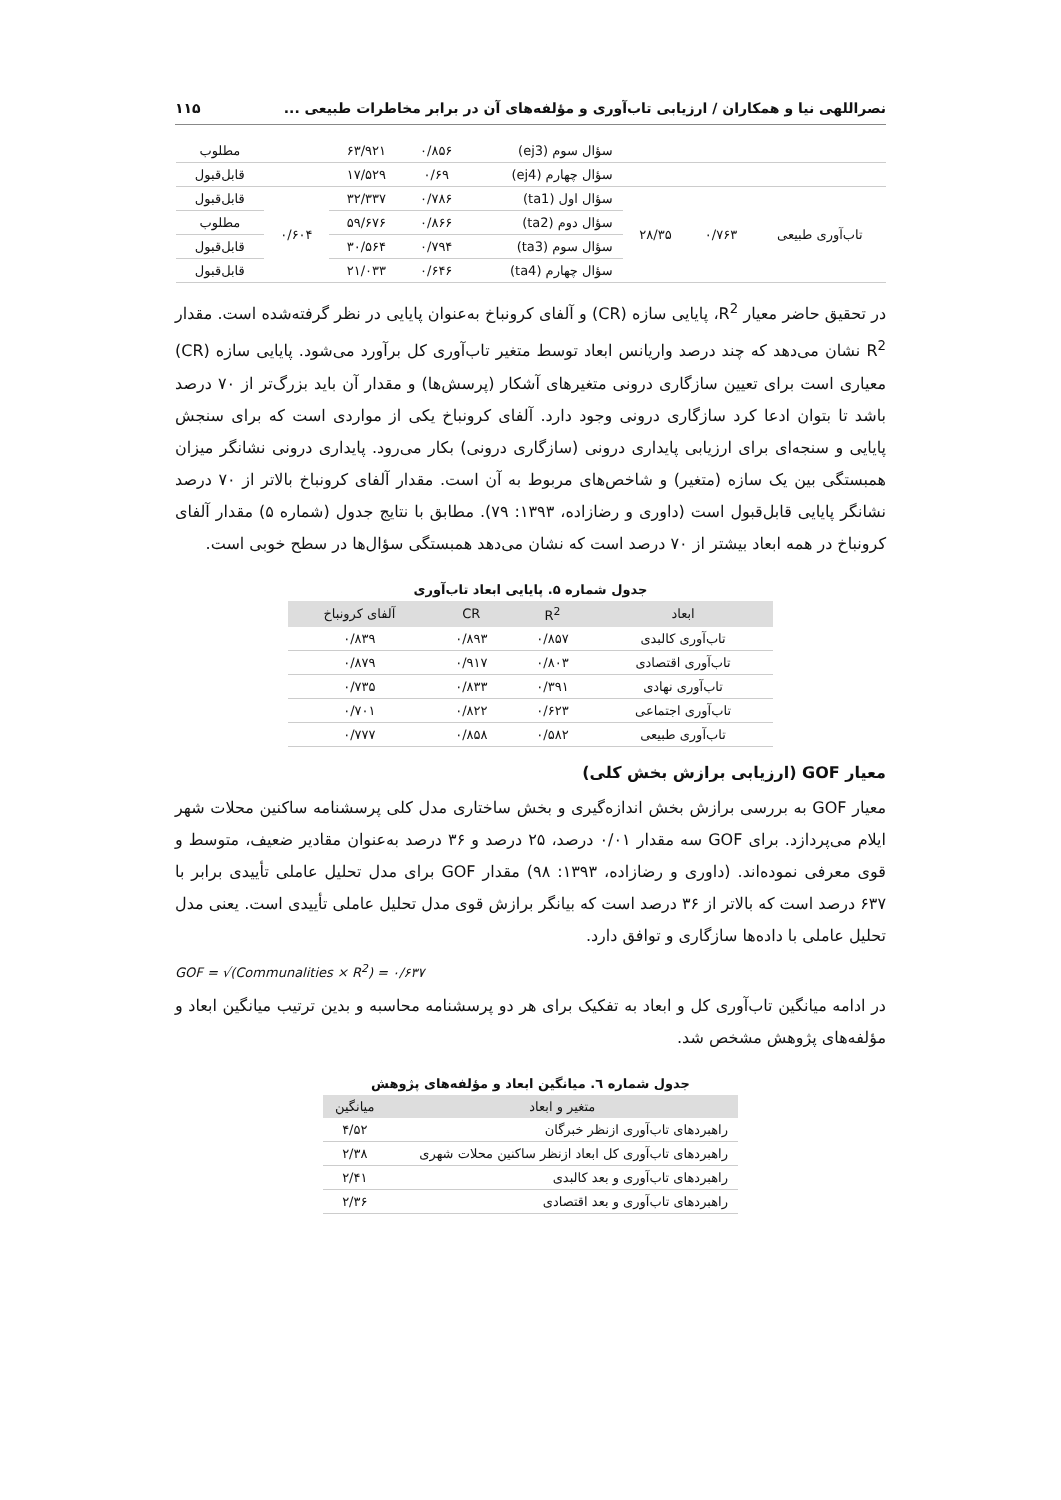نصراللهی نیا و همکاران / ارزیابی تاب‌آوری و مؤلفه‌های آن در برابر مخاطرات طبیعی ... ۱۱۵
| | | | سؤال سوم (ej3) | ۰/۸۵۶ | ۶۳/۹۲۱ | | مطلوب |
| | | | سؤال چهارم (ej4) | ۰/۶۹ | ۱۷/۵۲۹ | | قابل‌قبول |
| تاب‌آوری طبیعی | ۰/۷۶۳ | ۲۸/۳۵ | سؤال اول (ta1) | ۰/۷۸۶ | ۳۲/۳۳۷ | ۰/۶۰۴ | قابل‌قبول |
| | | | سؤال دوم (ta2) | ۰/۸۶۶ | ۵۹/۶۷۶ | | مطلوب |
| | | | سؤال سوم (ta3) | ۰/۷۹۴ | ۳۰/۵۶۴ | | قابل‌قبول |
| | | | سؤال چهارم (ta4) | ۰/۶۴۶ | ۲۱/۰۳۳ | | قابل‌قبول |
در تحقیق حاضر معیار R<sup>2</sup>، پایایی سازه (CR) و آلفای کرونباخ به‌عنوان پایایی در نظر گرفته‌شده است. مقدار R<sup>2</sup> نشان می‌دهد که چند درصد واریانس ابعاد توسط متغیر تاب‌آوری کل برآورد می‌شود. پایایی سازه (CR) معیاری است برای تعیین سازگاری درونی متغیرهای آشکار (پرسش‌ها) و مقدار آن باید بزرگ‌تر از ۷۰ درصد باشد تا بتوان ادعا کرد سازگاری درونی وجود دارد. آلفای کرونباخ یکی از مواردی است که برای سنجش پایایی و سنجه‌ای برای ارزیابی پایداری درونی (سازگاری درونی) بکار می‌رود. پایداری درونی نشانگر میزان همبستگی بین یک سازه (متغیر) و شاخص‌های مربوط به آن است. مقدار آلفای کرونباخ بالاتر از ۷۰ درصد نشانگر پایایی قابل‌قبول است (داوری و رضازاده، ۱۳۹۳: ۷۹). مطابق با نتایج جدول (شماره ۵) مقدار آلفای کرونباخ در همه ابعاد بیشتر از ۷۰ درصد است که نشان می‌دهد همبستگی سؤال‌ها در سطح خوبی است.
جدول شماره ۵. پایایی ابعاد تاب‌آوری
| ابعاد | R<sup>2</sup> | CR | آلفای کرونباخ |
| --- | --- | --- | --- |
| تاب‌آوری کالبدی | ۰/۸۵۷ | ۰/۸۹۳ | ۰/۸۳۹ |
| تاب‌آوری اقتصادی | ۰/۸۰۳ | ۰/۹۱۷ | ۰/۸۷۹ |
| تاب‌آوری نهادی | ۰/۳۹۱ | ۰/۸۳۳ | ۰/۷۳۵ |
| تاب‌آوری اجتماعی | ۰/۶۲۳ | ۰/۸۲۲ | ۰/۷۰۱ |
| تاب‌آوری طبیعی | ۰/۵۸۲ | ۰/۸۵۸ | ۰/۷۷۷ |
معیار GOF (ارزیابی برازش بخش کلی)
معیار GOF به بررسی برازش بخش اندازه‌گیری و بخش ساختاری مدل کلی پرسشنامه ساکنین محلات شهر ایلام می‌پردازد. برای GOF سه مقدار ۰/۰۱ درصد، ۲۵ درصد و ۳۶ درصد به‌عنوان مقادیر ضعیف، متوسط و قوی معرفی نموده‌اند. (داوری و رضازاده، ۱۳۹۳: ۹۸) مقدار GOF برای مدل تحلیل عاملی تأییدی برابر با ۶۳۷ درصد است که بالاتر از ۳۶ درصد است که بیانگر برازش قوی مدل تحلیل عاملی تأییدی است. یعنی مدل تحلیل عاملی با داده‌ها سازگاری و توافق دارد.
GOF = √(Communalities × R<sup>2</sup>) = ۰/۶۳۷
در ادامه میانگین تاب‌آوری کل و ابعاد به تفکیک برای هر دو پرسشنامه محاسبه و بدین ترتیب میانگین ابعاد و مؤلفه‌های پژوهش مشخص شد.
جدول شماره ٦. میانگین ابعاد و مؤلفه‌های پژوهش
| متغیر و ابعاد | میانگین |
| --- | --- |
| راهبردهای تاب‌آوری ازنظر خبرگان | ۴/۵۲ |
| راهبردهای تاب‌آوری کل ابعاد ازنظر ساکنین محلات شهری | ۲/۳۸ |
| راهبردهای تاب‌آوری و بعد کالبدی | ۲/۴۱ |
| راهبردهای تاب‌آوری و بعد اقتصادی | ۲/۳۶ |